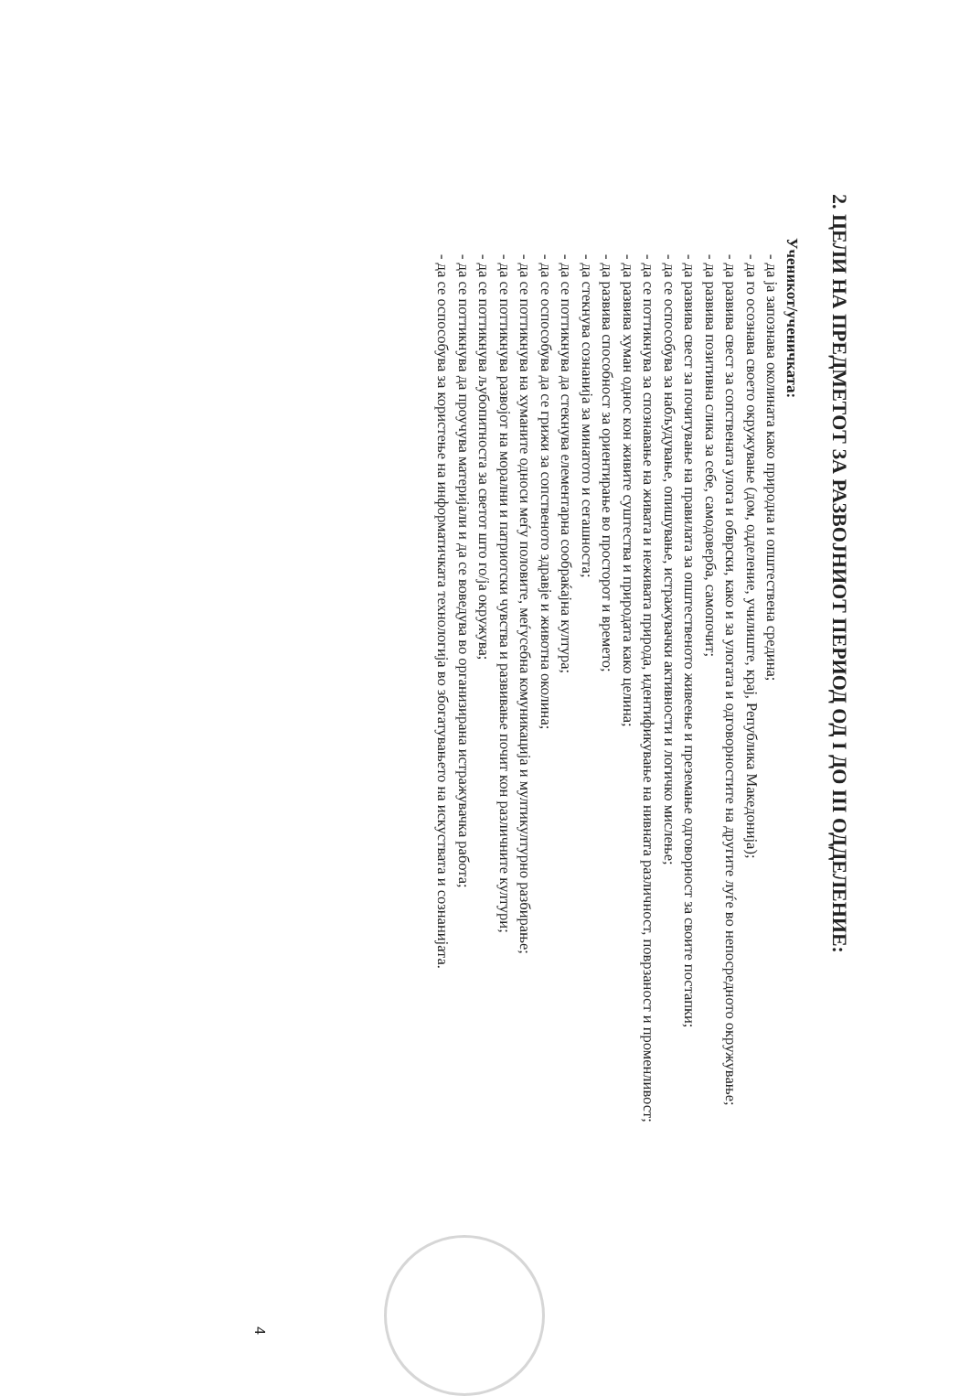2. ЦЕЛИ НА ПРЕДМЕТОТ ЗА РАЗВОЈНИОТ ПЕРИОД ОД I ДО III ОДДЕЛЕНИЕ:
Ученикот/ученичката:
- да ја запознава околината како природна и општествена средина;
- да го осознава своето окружување (дом, одделение, училиште, крај, Република Македонија);
- да развива свест за сопствената улога и обврски, како и за улогата и одговорностите на другите луѓе во непосредното окружување;
- да развива позитивна слика за себе, самодоверба, самопочит;
- да развива свест за почитување на правилата за општественото живеење и преземање одговорност за своите постапки;
- да се оспособува за набљудување, опишување, истражувачки активности и логичко мислење;
- да се поттикнува за спознавање на живата и неживата природа, идентификување на нивната различност, поврзаност и променливост;
- да развива хуман однос кон живите суштества и природата како целина;
- да развива способност за ориентирање во просторот и времето;
- да стекнува сознанија за минатото и сегашноста;
- да се поттикнува да стекнува елементарна сообраќајна култура;
- да се оспособува да се грижи за сопственото здравје и животна околина;
- да се поттикнува на хуманите односи меѓу половите, меѓусебна комуникација и мултикултурно разбирање;
- да се поттикнува развојот на морални и патриотски чувства и развивање почит кон различните култури;
- да се поттикнува љубопитноста за светот што го/ја окружува;
- да се поттикнува да проучува материјали и да се воведува во организирана истражувачка работа;
- да се оспособува за користење на информатичката технологија во збогатувањето на искуствата и сознанијата.
4